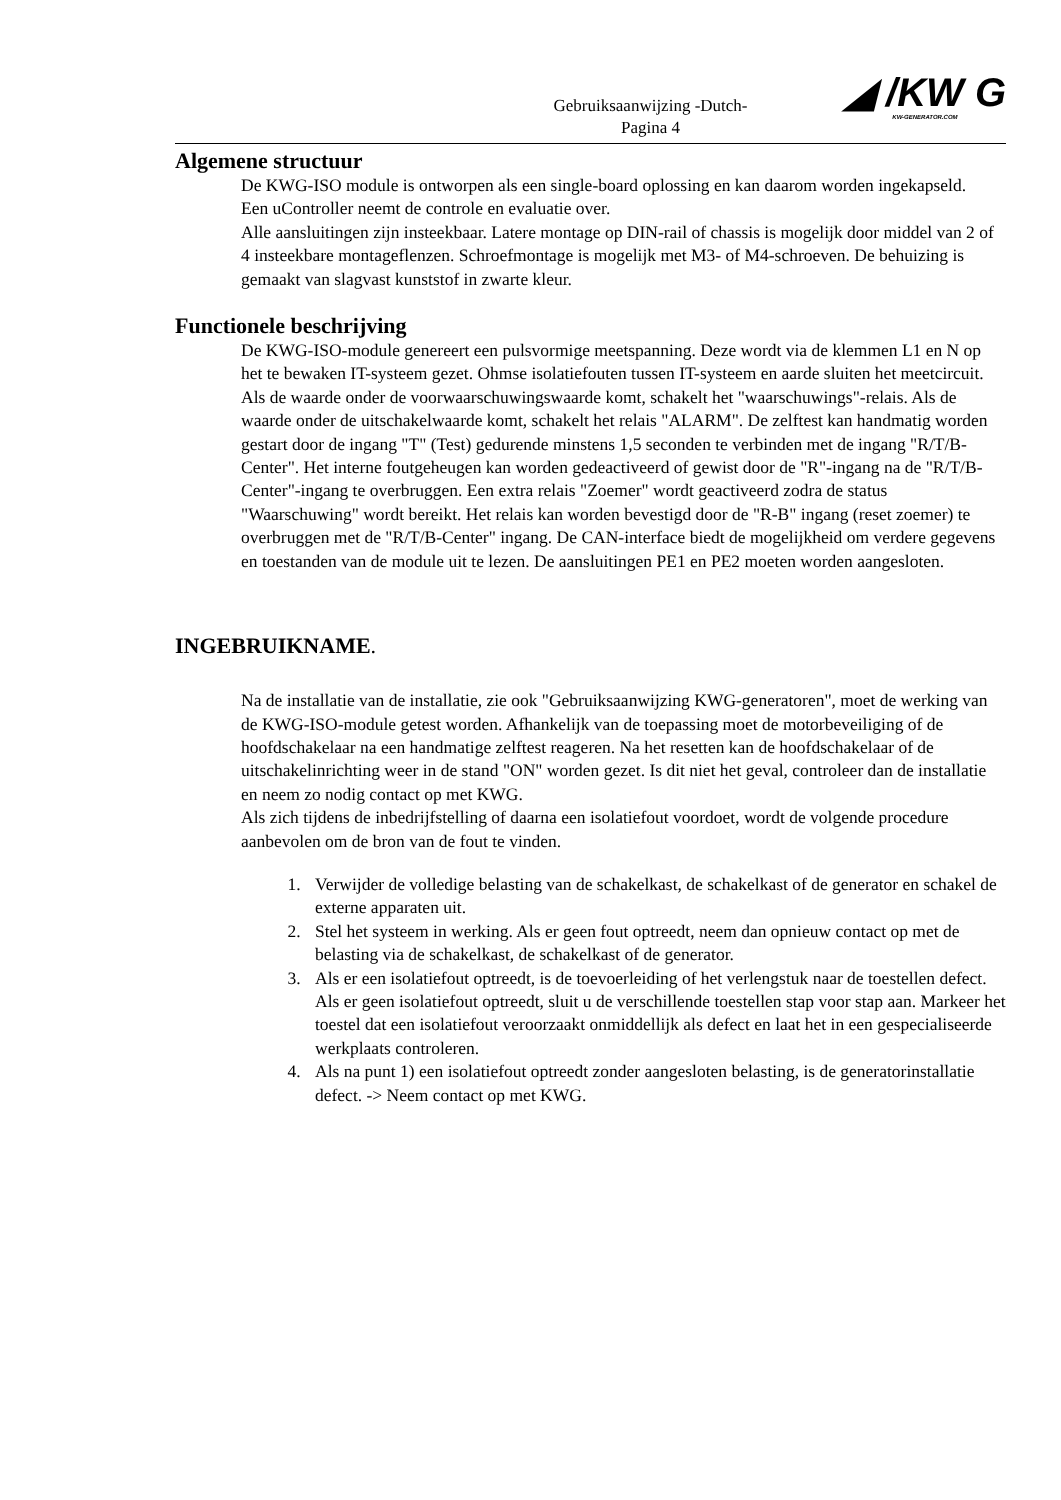◢ /KW G
KW-GENERATOR.COM
Gebruiksaanwijzing -Dutch-
Pagina 4
Algemene structuur
De KWG-ISO module is ontworpen als een single-board oplossing en kan daarom worden ingekapseld.
Een uController neemt de controle en evaluatie over.
Alle aansluitingen zijn insteekbaar. Latere montage op DIN-rail of chassis is mogelijk door middel van 2 of 4 insteekbare montageflenzen. Schroefmontage is mogelijk met M3- of M4-schroeven. De behuizing is gemaakt van slagvast kunststof in zwarte kleur.
Functionele beschrijving
De KWG-ISO-module genereert een pulsvormige meetspanning. Deze wordt via de klemmen L1 en N op het te bewaken IT-systeem gezet. Ohmse isolatiefouten tussen IT-systeem en aarde sluiten het meetcircuit. Als de waarde onder de voorwaarschuwingswaarde komt, schakelt het "waarschuwings"-relais. Als de waarde onder de uitschakelwaarde komt, schakelt het relais "ALARM". De zelftest kan handmatig worden gestart door de ingang "T" (Test) gedurende minstens 1,5 seconden te verbinden met de ingang "R/T/B-Center". Het interne foutgeheugen kan worden gedeactiveerd of gewist door de "R"-ingang na de "R/T/B-Center"-ingang te overbruggen. Een extra relais "Zoemer" wordt geactiveerd zodra de status "Waarschuwing" wordt bereikt. Het relais kan worden bevestigd door de "R-B" ingang (reset zoemer) te overbruggen met de "R/T/B-Center" ingang. De CAN-interface biedt de mogelijkheid om verdere gegevens en toestanden van de module uit te lezen. De aansluitingen PE1 en PE2 moeten worden aangesloten.
INGEBRUIKNAME.
Na de installatie van de installatie, zie ook "Gebruiksaanwijzing KWG-generatoren", moet de werking van de KWG-ISO-module getest worden. Afhankelijk van de toepassing moet de motorbeveiliging of de hoofdschakelaar na een handmatige zelftest reageren. Na het resetten kan de hoofdschakelaar of de uitschakelinrichting weer in de stand "ON" worden gezet. Is dit niet het geval, controleer dan de installatie en neem zo nodig contact op met KWG.
Als zich tijdens de inbedrijfstelling of daarna een isolatiefout voordoet, wordt de volgende procedure aanbevolen om de bron van de fout te vinden.
1. Verwijder de volledige belasting van de schakelkast, de schakelkast of de generator en schakel de externe apparaten uit.
2. Stel het systeem in werking. Als er geen fout optreedt, neem dan opnieuw contact op met de belasting via de schakelkast, de schakelkast of de generator.
3. Als er een isolatiefout optreedt, is de toevoerleiding of het verlengstuk naar de toestellen defect. Als er geen isolatiefout optreedt, sluit u de verschillende toestellen stap voor stap aan. Markeer het toestel dat een isolatiefout veroorzaakt onmiddellijk als defect en laat het in een gespecialiseerde werkplaats controleren.
4. Als na punt 1) een isolatiefout optreedt zonder aangesloten belasting, is de generatorinstallatie defect. -> Neem contact op met KWG.